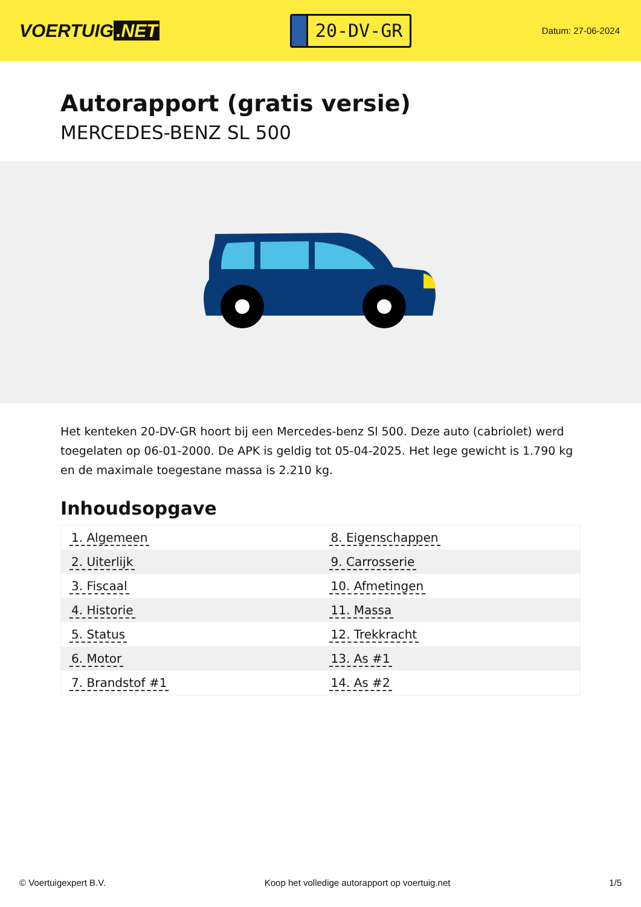VOERTUIG.NET
20-DV-GR
Datum: 27-06-2024
Autorapport (gratis versie)
MERCEDES-BENZ SL 500
Het kenteken 20-DV-GR hoort bij een Mercedes-benz Sl 500. Deze auto (cabriolet) werd toegelaten op 06-01-2000. De APK is geldig tot 05-04-2025. Het lege gewicht is 1.790 kg en de maximale toegestane massa is 2.210 kg.
Inhoudsopgave
| 1. Algemeen | 8. Eigenschappen |
| 2. Uiterlijk | 9. Carrosserie |
| 3. Fiscaal | 10. Afmetingen |
| 4. Historie | 11. Massa |
| 5. Status | 12. Trekkracht |
| 6. Motor | 13. As #1 |
| 7. Brandstof #1 | 14. As #2 |
© Voertuigexpert B.V. Koop het volledige autorapport op voertuig.net
1/5